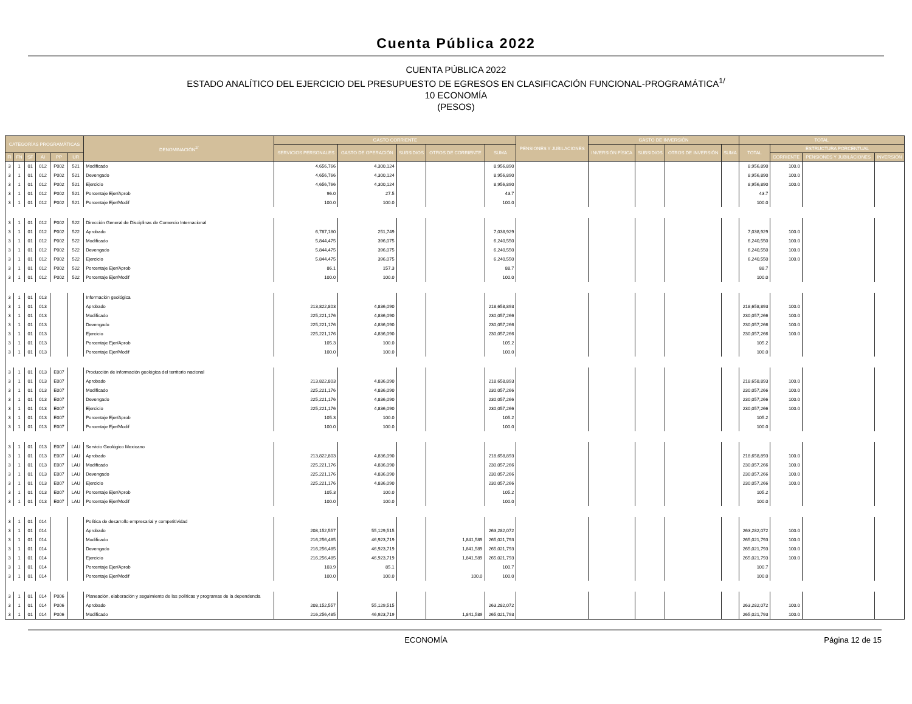Cuenta Pública 2022
CUENTA PÚBLICA 2022
ESTADO ANALÍTICO DEL EJERCICIO DEL PRESUPUESTO DE EGRESOS EN CLASIFICACIÓN FUNCIONAL-PROGRAMÁTICA<sup>1/</sup>
10 ECONOMÍA
(PESOS)
| CATEGORÍAS PROGRAMÁTICAS | | | | | | DENOMINACIÓN<sup>2/</sup> | GASTO CORRIENTE | | | | | PENSIONES Y JUBILACIONES | GASTO DE INVERSIÓN | | | | TOTAL | | | |
| --- | --- | --- | --- | --- | --- | --- | --- | --- | --- | --- | --- | --- | --- | --- | --- | --- | --- | --- | --- | --- |
| | | | | | | | SERVICIOS PERSONALES | GASTO DE OPERACIÓN | SUBSIDIOS | OTROS DE CORRIENTE | SUMA | | INVERSIÓN FÍSICA | SUBSIDIOS | OTROS DE INVERSIÓN | SUMA | TOTAL | ESTRUCTURA PORCENTUAL | | |
| FI | FN | SF | AI | PP | UR | | | | | | | | | | | | | CORRIENTE | PENSIONES Y JUBILACIONES | INVERSIÓN |
| 3 | 1 | 01 | 012 | P002 | 521 | Modificado | 4,656,766 | 4,300,124 | | | 8,956,890 | | | | | | 8,956,890 | 100.0 | | |
| 3 | 1 | 01 | 012 | P002 | 521 | Devengado | 4,656,766 | 4,300,124 | | | 8,956,890 | | | | | | 8,956,890 | 100.0 | | |
| 3 | 1 | 01 | 012 | P002 | 521 | Ejercicio | 4,656,766 | 4,300,124 | | | 8,956,890 | | | | | | 8,956,890 | 100.0 | | |
| 3 | 1 | 01 | 012 | P002 | 521 | Porcentaje Ejer/Aprob | 96.0 | 27.5 | | | 43.7 | | | | | | 43.7 | | | |
| 3 | 1 | 01 | 012 | P002 | 521 | Porcentaje Ejer/Modif | 100.0 | 100.0 | | | 100.0 | | | | | | 100.0 | | | |
| 3 | 1 | 01 | 012 | P002 | 522 | Dirección General de Disciplinas de Comercio Internacional | | | | | | | | | | | | | | |
| 3 | 1 | 01 | 012 | P002 | 522 | Aprobado | 6,787,180 | 251,749 | | | 7,038,929 | | | | | | 7,038,929 | 100.0 | | |
| 3 | 1 | 01 | 012 | P002 | 522 | Modificado | 5,844,475 | 396,075 | | | 6,240,550 | | | | | | 6,240,550 | 100.0 | | |
| 3 | 1 | 01 | 012 | P002 | 522 | Devengado | 5,844,475 | 396,075 | | | 6,240,550 | | | | | | 6,240,550 | 100.0 | | |
| 3 | 1 | 01 | 012 | P002 | 522 | Ejercicio | 5,844,475 | 396,075 | | | 6,240,550 | | | | | | 6,240,550 | 100.0 | | |
| 3 | 1 | 01 | 012 | P002 | 522 | Porcentaje Ejer/Aprob | 86.1 | 157.3 | | | 88.7 | | | | | | 88.7 | | | |
| 3 | 1 | 01 | 012 | P002 | 522 | Porcentaje Ejer/Modif | 100.0 | 100.0 | | | 100.0 | | | | | | 100.0 | | | |
| 3 | 1 | 01 | 013 | | | Información geológica | | | | | | | | | | | | | | |
| 3 | 1 | 01 | 013 | | | Aprobado | 213,822,803 | 4,836,090 | | | 218,658,893 | | | | | | 218,658,893 | 100.0 | | |
| 3 | 1 | 01 | 013 | | | Modificado | 225,221,176 | 4,836,090 | | | 230,057,266 | | | | | | 230,057,266 | 100.0 | | |
| 3 | 1 | 01 | 013 | | | Devengado | 225,221,176 | 4,836,090 | | | 230,057,266 | | | | | | 230,057,266 | 100.0 | | |
| 3 | 1 | 01 | 013 | | | Ejercicio | 225,221,176 | 4,836,090 | | | 230,057,266 | | | | | | 230,057,266 | 100.0 | | |
| 3 | 1 | 01 | 013 | | | Porcentaje Ejer/Aprob | 105.3 | 100.0 | | | 105.2 | | | | | | 105.2 | | | |
| 3 | 1 | 01 | 013 | | | Porcentaje Ejer/Modif | 100.0 | 100.0 | | | 100.0 | | | | | | 100.0 | | | |
| 3 | 1 | 01 | 013 | E007 | | Producción de información geológica del territorio nacional | | | | | | | | | | | | | | |
| 3 | 1 | 01 | 013 | E007 | | Aprobado | 213,822,803 | 4,836,090 | | | 218,658,893 | | | | | | 218,658,893 | 100.0 | | |
| 3 | 1 | 01 | 013 | E007 | | Modificado | 225,221,176 | 4,836,090 | | | 230,057,266 | | | | | | 230,057,266 | 100.0 | | |
| 3 | 1 | 01 | 013 | E007 | | Devengado | 225,221,176 | 4,836,090 | | | 230,057,266 | | | | | | 230,057,266 | 100.0 | | |
| 3 | 1 | 01 | 013 | E007 | | Ejercicio | 225,221,176 | 4,836,090 | | | 230,057,266 | | | | | | 230,057,266 | 100.0 | | |
| 3 | 1 | 01 | 013 | E007 | | Porcentaje Ejer/Aprob | 105.3 | 100.0 | | | 105.2 | | | | | | 105.2 | | | |
| 3 | 1 | 01 | 013 | E007 | | Porcentaje Ejer/Modif | 100.0 | 100.0 | | | 100.0 | | | | | | 100.0 | | | |
| 3 | 1 | 01 | 013 | E007 | LAU | Servicio Geológico Mexicano | | | | | | | | | | | | | | |
| 3 | 1 | 01 | 013 | E007 | LAU | Aprobado | 213,822,803 | 4,836,090 | | | 218,658,893 | | | | | | 218,658,893 | 100.0 | | |
| 3 | 1 | 01 | 013 | E007 | LAU | Modificado | 225,221,176 | 4,836,090 | | | 230,057,266 | | | | | | 230,057,266 | 100.0 | | |
| 3 | 1 | 01 | 013 | E007 | LAU | Devengado | 225,221,176 | 4,836,090 | | | 230,057,266 | | | | | | 230,057,266 | 100.0 | | |
| 3 | 1 | 01 | 013 | E007 | LAU | Ejercicio | 225,221,176 | 4,836,090 | | | 230,057,266 | | | | | | 230,057,266 | 100.0 | | |
| 3 | 1 | 01 | 013 | E007 | LAU | Porcentaje Ejer/Aprob | 105.3 | 100.0 | | | 105.2 | | | | | | 105.2 | | | |
| 3 | 1 | 01 | 013 | E007 | LAU | Porcentaje Ejer/Modif | 100.0 | 100.0 | | | 100.0 | | | | | | 100.0 | | | |
| 3 | 1 | 01 | 014 | | | Política de desarrollo empresarial y competitividad | | | | | | | | | | | | | | |
| 3 | 1 | 01 | 014 | | | Aprobado | 208,152,557 | 55,129,515 | | | 263,282,072 | | | | | | 263,282,072 | 100.0 | | |
| 3 | 1 | 01 | 014 | | | Modificado | 216,256,485 | 46,923,719 | | 1,841,589 | 265,021,793 | | | | | | 265,021,793 | 100.0 | | |
| 3 | 1 | 01 | 014 | | | Devengado | 216,256,485 | 46,923,719 | | 1,841,589 | 265,021,793 | | | | | | 265,021,793 | 100.0 | | |
| 3 | 1 | 01 | 014 | | | Ejercicio | 216,256,485 | 46,923,719 | | 1,841,589 | 265,021,793 | | | | | | 265,021,793 | 100.0 | | |
| 3 | 1 | 01 | 014 | | | Porcentaje Ejer/Aprob | 103.9 | 85.1 | | | 100.7 | | | | | | 100.7 | | | |
| 3 | 1 | 01 | 014 | | | Porcentaje Ejer/Modif | 100.0 | 100.0 | | 100.0 | 100.0 | | | | | | 100.0 | | | |
| 3 | 1 | 01 | 014 | P006 | | Planeación, elaboración y seguimiento de las políticas y programas de la dependencia | | | | | | | | | | | | | | |
| 3 | 1 | 01 | 014 | P006 | | Aprobado | 208,152,557 | 55,129,515 | | | 263,282,072 | | | | | | 263,282,072 | 100.0 | | |
| 3 | 1 | 01 | 014 | P006 | | Modificado | 216,256,485 | 46,923,719 | | 1,841,589 | 265,021,793 | | | | | | 265,021,793 | 100.0 | | |
ECONOMÍA Página 12 de 15